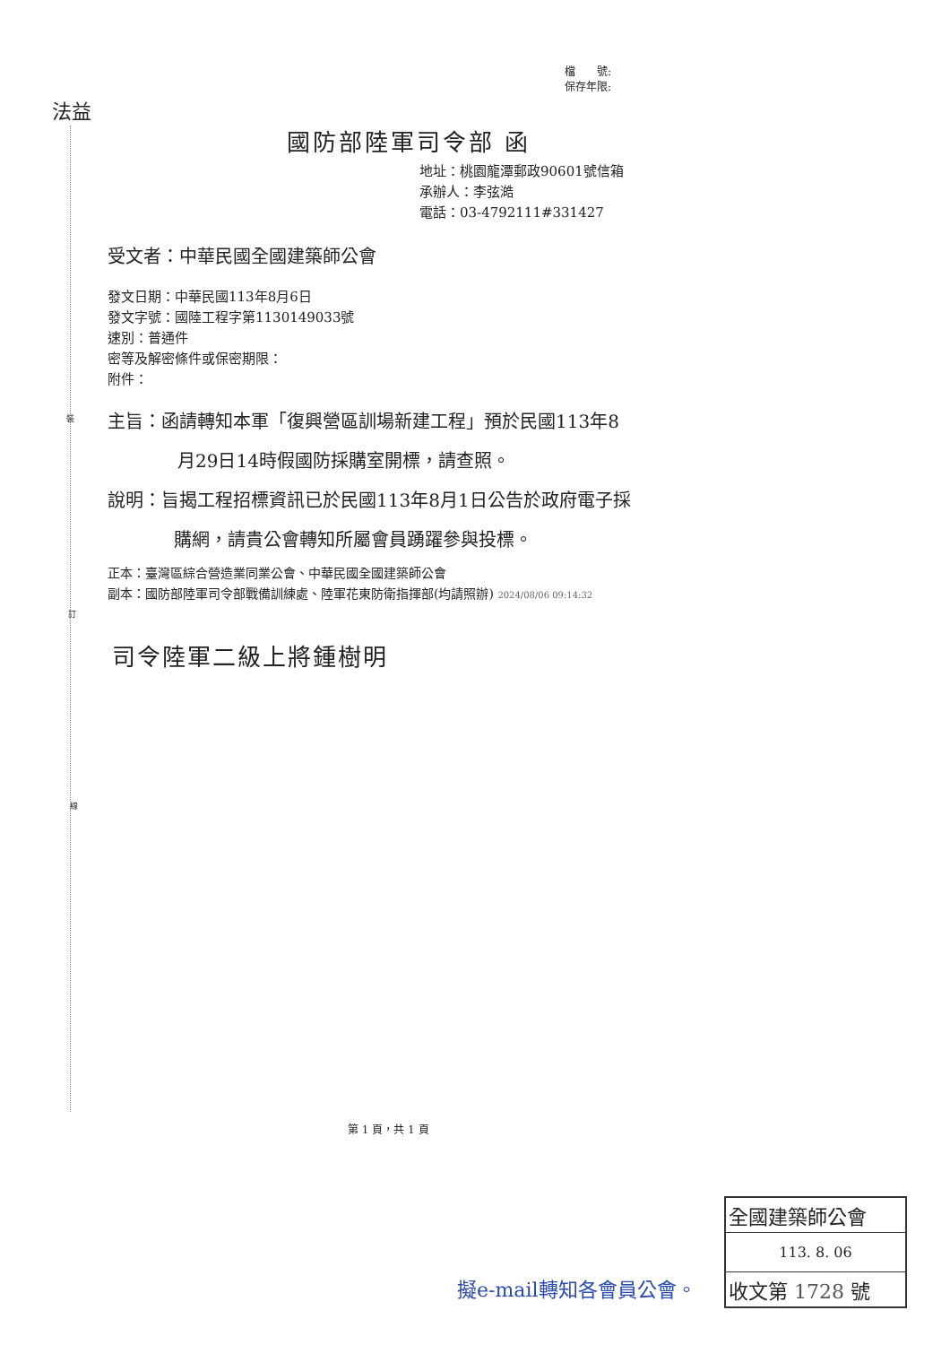檔　　號:
保存年限:
法益
裝
訂
線
國防部陸軍司令部 函
地址：桃園龍潭郵政90601號信箱
承辦人：李弦澔
電話：03-4792111#331427
受文者：中華民國全國建築師公會
發文日期：中華民國113年8月6日
發文字號：國陸工程字第1130149033號
速別：普通件
密等及解密條件或保密期限：
附件：
主旨：函請轉知本軍「復興營區訓場新建工程」預於民國113年8
月29日14時假國防採購室開標，請查照。
說明：旨揭工程招標資訊已於民國113年8月1日公告於政府電子採
購網，請貴公會轉知所屬會員踴躍參與投標。
正本：臺灣區綜合營造業同業公會、中華民國全國建築師公會
副本：國防部陸軍司令部戰備訓練處、陸軍花東防衛指揮部(均請照辦) 2024/08/06 09:14:32
司令陸軍二級上將鍾樹明
第 1 頁，共 1 頁
擬e-mail轉知各會員公會。
全國建築師公會
113. 8. 06
收文第 1728 號